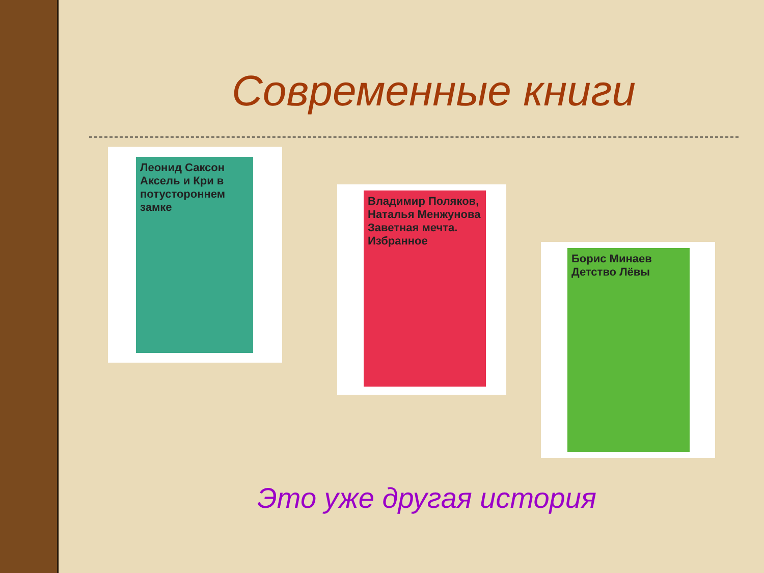Современные книги
Леонид Саксон
Аксель и Кри в потустороннем замке
Владимир Поляков, Наталья Менжунова
Заветная мечта. Избранное
Борис Минаев
Детство Лёвы
Это уже другая история